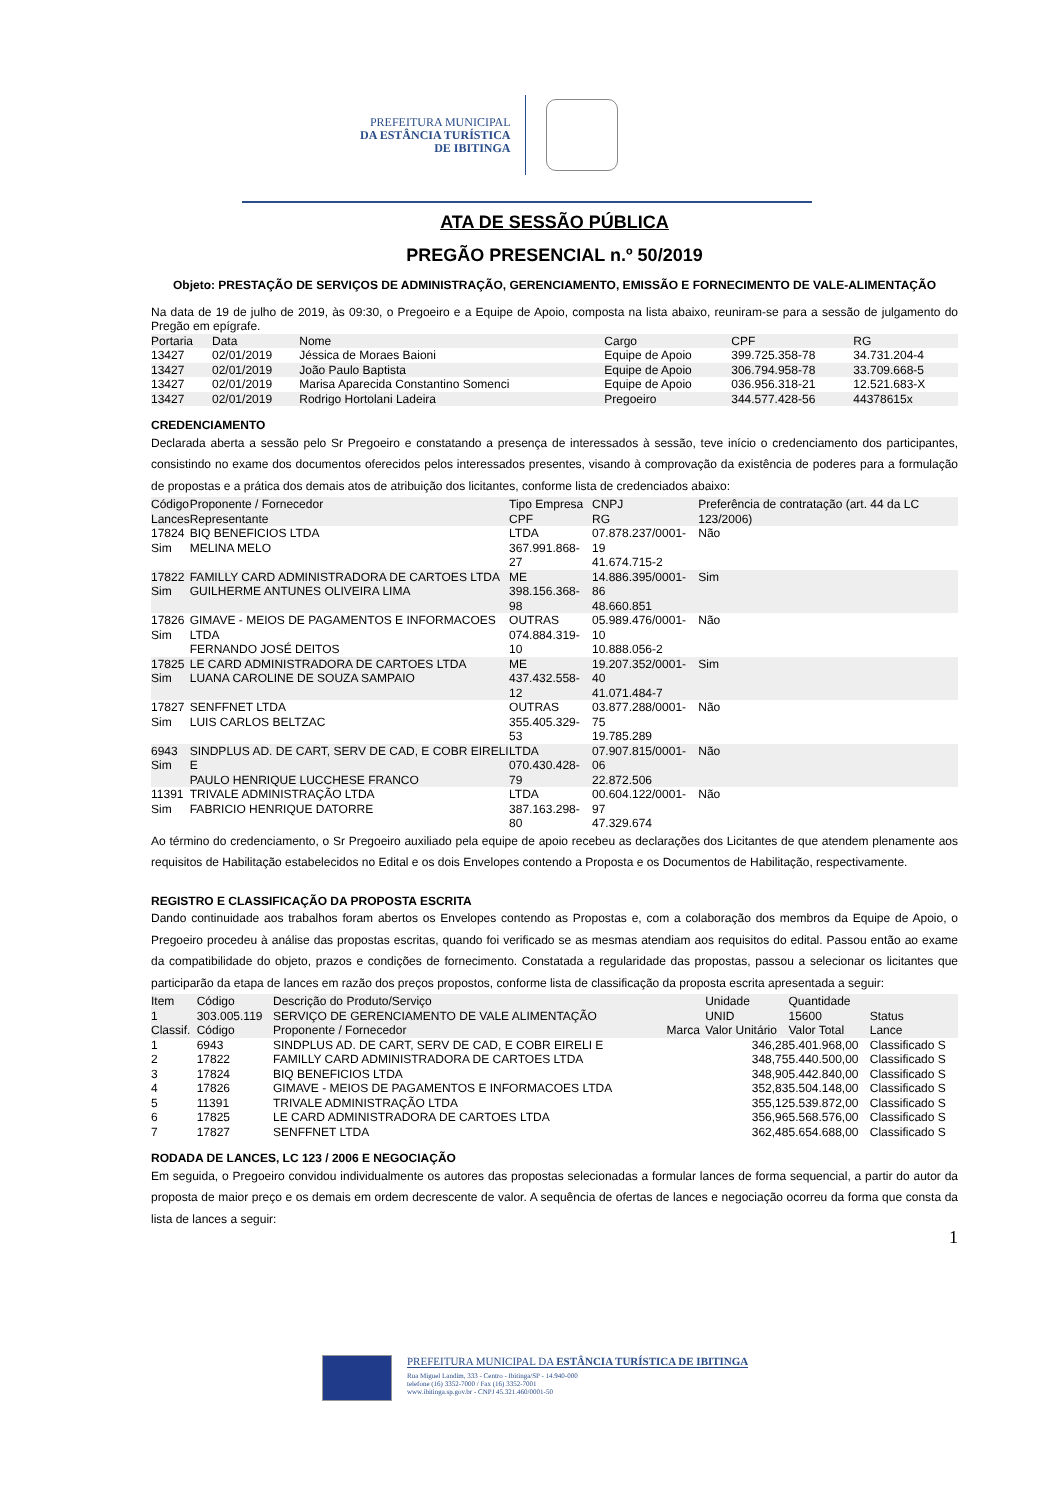PREFEITURA MUNICIPAL
DA ESTÂNCIA TURÍSTICA
DE IBITINGA
ATA DE SESSÃO PÚBLICA
PREGÃO PRESENCIAL n.º 50/2019
Objeto: PRESTAÇÃO DE SERVIÇOS DE ADMINISTRAÇÃO, GERENCIAMENTO, EMISSÃO E FORNECIMENTO DE VALE-ALIMENTAÇÃO
Na data de 19 de julho de 2019, às 09:30, o Pregoeiro e a Equipe de Apoio, composta na lista abaixo, reuniram-se para a sessão de julgamento do Pregão em epígrafe.
| Portaria | Data | Nome | Cargo | CPF | RG |
| 13427 | 02/01/2019 | Jéssica de Moraes Baioni | Equipe de Apoio | 399.725.358-78 | 34.731.204-4 |
| 13427 | 02/01/2019 | João Paulo Baptista | Equipe de Apoio | 306.794.958-78 | 33.709.668-5 |
| 13427 | 02/01/2019 | Marisa Aparecida Constantino Somenci | Equipe de Apoio | 036.956.318-21 | 12.521.683-X |
| 13427 | 02/01/2019 | Rodrigo Hortolani Ladeira | Pregoeiro | 344.577.428-56 | 44378615x |
CREDENCIAMENTO
Declarada aberta a sessão pelo Sr Pregoeiro e constatando a presença de interessados à sessão, teve início o credenciamento dos participantes, consistindo no exame dos documentos oferecidos pelos interessados presentes, visando à comprovação da existência de poderes para a formulação de propostas e a prática dos demais atos de atribuição dos licitantes, conforme lista de credenciados abaixo:
| Código Lances | Proponente / Fornecedor Representante | Tipo Empresa CPF | CNPJ RG | Preferência de contratação (art. 44 da LC 123/2006) |
| 17824 Sim | BIQ BENEFICIOS LTDA MELINA MELO | LTDA 367.991.868-27 | 07.878.237/0001-19 41.674.715-2 | Não |
| 17822 Sim | FAMILLY CARD ADMINISTRADORA DE CARTOES LTDA GUILHERME ANTUNES OLIVEIRA LIMA | ME 398.156.368-98 | 14.886.395/0001-86 48.660.851 | Sim |
| 17826 Sim | GIMAVE - MEIOS DE PAGAMENTOS E INFORMACOES LTDA FERNANDO JOSÉ DEITOS | OUTRAS 074.884.319-10 | 05.989.476/0001-10 10.888.056-2 | Não |
| 17825 Sim | LE CARD ADMINISTRADORA DE CARTOES LTDA LUANA CAROLINE DE SOUZA SAMPAIO | ME 437.432.558-12 | 19.207.352/0001-40 41.071.484-7 | Sim |
| 17827 Sim | SENFFNET LTDA LUIS CARLOS BELTZAC | OUTRAS 355.405.329-53 | 03.877.288/0001-75 19.785.289 | Não |
| 6943 Sim | SINDPLUS AD. DE CART, SERV DE CAD, E COBR EIRELI E PAULO HENRIQUE LUCCHESE FRANCO | LTDA 070.430.428-79 | 07.907.815/0001-06 22.872.506 | Não |
| 11391 Sim | TRIVALE ADMINISTRAÇÃO LTDA FABRICIO HENRIQUE DATORRE | LTDA 387.163.298-80 | 00.604.122/0001-97 47.329.674 | Não |
Ao término do credenciamento, o Sr Pregoeiro auxiliado pela equipe de apoio recebeu as declarações dos Licitantes de que atendem plenamente aos requisitos de Habilitação estabelecidos no Edital e os dois Envelopes contendo a Proposta e os Documentos de Habilitação, respectivamente.
REGISTRO E CLASSIFICAÇÃO DA PROPOSTA ESCRITA
Dando continuidade aos trabalhos foram abertos os Envelopes contendo as Propostas e, com a colaboração dos membros da Equipe de Apoio, o Pregoeiro procedeu à análise das propostas escritas, quando foi verificado se as mesmas atendiam aos requisitos do edital. Passou então ao exame da compatibilidade do objeto, prazos e condições de fornecimento. Constatada a regularidade das propostas, passou a selecionar os licitantes que participarão da etapa de lances em razão dos preços propostos, conforme lista de classificação da proposta escrita apresentada a seguir:
| Item 1 Classif. | Código 303.005.119 Código | Descrição do Produto/Serviço SERVIÇO DE GERENCIAMENTO DE VALE ALIMENTAÇÃO Proponente / Fornecedor | Marca | Unidade UNID Valor Unitário | Quantidade 15600 Valor Total | Status Lance |
| 1 | 6943 | SINDPLUS AD. DE CART, SERV DE CAD, E COBR EIRELI E | | 346,28 | 5.401.968,00 | Classificado S |
| 2 | 17822 | FAMILLY CARD ADMINISTRADORA DE CARTOES LTDA | | 348,75 | 5.440.500,00 | Classificado S |
| 3 | 17824 | BIQ BENEFICIOS LTDA | | 348,90 | 5.442.840,00 | Classificado S |
| 4 | 17826 | GIMAVE - MEIOS DE PAGAMENTOS E INFORMACOES LTDA | | 352,83 | 5.504.148,00 | Classificado S |
| 5 | 11391 | TRIVALE ADMINISTRAÇÃO LTDA | | 355,12 | 5.539.872,00 | Classificado S |
| 6 | 17825 | LE CARD ADMINISTRADORA DE CARTOES LTDA | | 356,96 | 5.568.576,00 | Classificado S |
| 7 | 17827 | SENFFNET LTDA | | 362,48 | 5.654.688,00 | Classificado S |
RODADA DE LANCES, LC 123 / 2006 E NEGOCIAÇÃO
Em seguida, o Pregoeiro convidou individualmente os autores das propostas selecionadas a formular lances de forma sequencial, a partir do autor da proposta de maior preço e os demais em ordem decrescente de valor. A sequência de ofertas de lances e negociação ocorreu da forma que consta da lista de lances a seguir:
1
PREFEITURA MUNICIPAL DA ESTÂNCIA TURÍSTICA DE IBITINGA
Rua Miguel Landim, 333 - Centro - Ibitinga/SP - 14.940-000
telefone (16) 3352-7000 / Fax (16) 3352-7001
www.ibitinga.sp.gov.br - CNPJ 45.321.460/0001-50